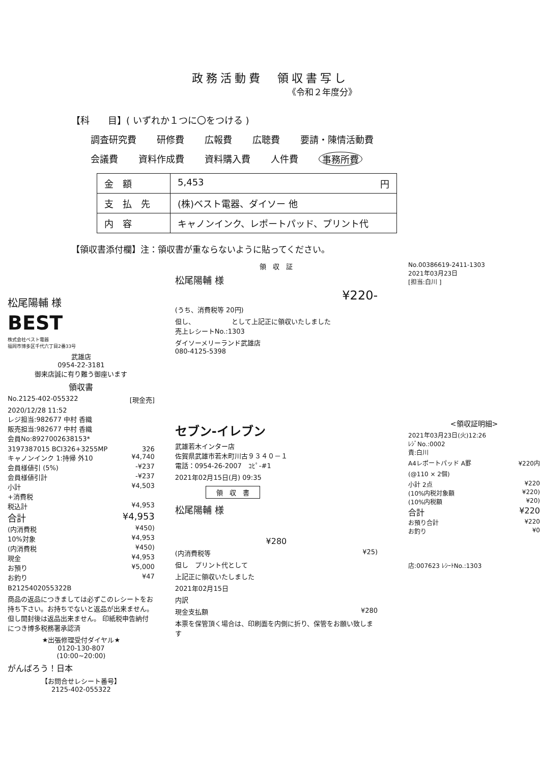政務活動費　領収書写し
《令和２年度分》
【科　　目】( いずれか１つに〇をつける )
調査研究費 研修費 広報費 広聴費 要請・陳情活動費
会議費 資料作成費 資料購入費 人件費 事務所費
| 金額 | 5,453 円 |
| 支払先 | (株)ベスト電器、ダイソー 他 |
| 内容 | キャノンインク、レポートパッド、プリント代 |
【領収書添付欄】注：領収書が重ならないように貼ってください。
松尾陽輔 様
BEST
株式会社ベスト電器
福岡市博多区千代六丁目2番33号
武雄店
0954-22-3181
御来店誠に有り難う御座います
領収書
No.2125-402-055322 [現金売]
2020/12/28 11:52
レジ担当:982677 中村 香織
販売担当:982677 中村 香織
会員No:8927002638153*
3197387015 BCI326+3255MP 326
キャノンインク 1:持帰 外10 ¥4,740
会員様値引 (5%) -¥237
会員様値引計 -¥237
小計 ¥4,503
+消費税
税込計 ¥4,953
合計 ¥4,953
(内消費税 ¥450)
10%対象 ¥4,953
(内消費税 ¥450)
現金 ¥4,953
お預り ¥5,000
お釣り ¥47
B2125402055322B
商品の返品につきましては必ずこのレシートをお持ち下さい。お持ちでないと返品が出来ません。但し開封後は返品出来ません。 印紙税申告納付につき博多税務署承認済
★出張修理受付ダイヤル★
0120-130-807
(10:00~20:00)
がんばろう！日本
【お問合せレシート番号】
2125-402-055322
領　収　証
松尾陽輔 様
¥220-
(うち、消費税等 20円)
但し、　　　　　　として上記正に領収いたしました
売上レシートNo.:1303
ダイソーメリーランド武雄店
080-4125-5398
セブン-イレブン
武雄若木インター店
佐賀県武雄市若木町川古９３４０－１
電話：0954-26-2007　ｺﾋﾟ-#1
2021年02月15日(月) 09:35
領　収　書
松尾陽輔 様
¥280
(内消費税等 ¥25)
但し　プリント代として
上記正に領収いたしました
2021年02月15日
内訳
現金支払額 ¥280
本票を保管頂く場合は、印刷面を内側に折り、保管をお願い致します
No.00386619-2411-1303
2021年03月23日
[担当:白川 ]
<領収証明細>
2021年03月23日(火)12:26
ﾚｼﾞNo.:0002
責:白川
A4レポートパッド A罫 ¥220内
(@110 × 2個)
小計 2点 ¥220
(10%内税対象額 ¥220)
(10%内税額 ¥20)
合計 ¥220
お預り合計 ¥220
お釣り ¥0
店:007623 ﾚｼｰﾄNo.:1303